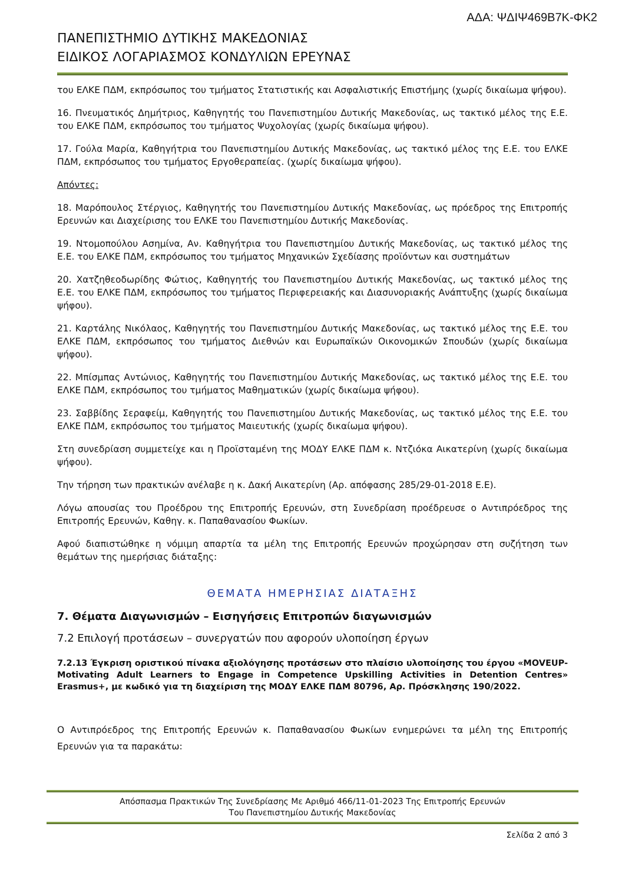ΑΔΑ: ΨΔΙΨ469Β7Κ-ΦΚ2
ΠΑΝΕΠΙΣΤΗΜΙΟ ΔΥΤΙΚΗΣ ΜΑΚΕΔΟΝΙΑΣ
ΕΙΔΙΚΟΣ ΛΟΓΑΡΙΑΣΜΟΣ ΚΟΝΔΥΛΙΩΝ ΕΡΕΥΝΑΣ
του ΕΛΚΕ ΠΔΜ, εκπρόσωπος του τμήματος Στατιστικής και Ασφαλιστικής Επιστήμης (χωρίς δικαίωμα ψήφου).
16. Πνευματικός Δημήτριος, Καθηγητής του Πανεπιστημίου Δυτικής Μακεδονίας, ως τακτικό μέλος της Ε.Ε. του ΕΛΚΕ ΠΔΜ, εκπρόσωπος του τμήματος Ψυχολογίας (χωρίς δικαίωμα ψήφου).
17. Γούλα Μαρία, Καθηγήτρια του Πανεπιστημίου Δυτικής Μακεδονίας, ως τακτικό μέλος της Ε.Ε. του ΕΛΚΕ ΠΔΜ, εκπρόσωπος του τμήματος Εργοθεραπείας. (χωρίς δικαίωμα ψήφου).
Απόντες:
18. Μαρόπουλος Στέργιος, Καθηγητής του Πανεπιστημίου Δυτικής Μακεδονίας, ως πρόεδρος της Επιτροπής Ερευνών και Διαχείρισης του ΕΛΚΕ του Πανεπιστημίου Δυτικής Μακεδονίας.
19. Ντομοπούλου Ασημίνα, Αν. Καθηγήτρια του Πανεπιστημίου Δυτικής Μακεδονίας, ως τακτικό μέλος της Ε.Ε. του ΕΛΚΕ ΠΔΜ, εκπρόσωπος του τμήματος Μηχανικών Σχεδίασης προϊόντων και συστημάτων
20. Χατζηθεοδωρίδης Φώτιος, Καθηγητής του Πανεπιστημίου Δυτικής Μακεδονίας, ως τακτικό μέλος της Ε.Ε. του ΕΛΚΕ ΠΔΜ, εκπρόσωπος του τμήματος Περιφερειακής και Διασυνοριακής Ανάπτυξης (χωρίς δικαίωμα ψήφου).
21. Καρτάλης Νικόλαος, Καθηγητής του Πανεπιστημίου Δυτικής Μακεδονίας, ως τακτικό μέλος της Ε.Ε. του ΕΛΚΕ ΠΔΜ, εκπρόσωπος του τμήματος Διεθνών και Ευρωπαϊκών Οικονομικών Σπουδών (χωρίς δικαίωμα ψήφου).
22. Μπίσμπας Αντώνιος, Καθηγητής του Πανεπιστημίου Δυτικής Μακεδονίας, ως τακτικό μέλος της Ε.Ε. του ΕΛΚΕ ΠΔΜ, εκπρόσωπος του τμήματος Μαθηματικών (χωρίς δικαίωμα ψήφου).
23. Σαββίδης Σεραφείμ, Καθηγητής του Πανεπιστημίου Δυτικής Μακεδονίας, ως τακτικό μέλος της Ε.Ε. του ΕΛΚΕ ΠΔΜ, εκπρόσωπος του τμήματος Μαιευτικής (χωρίς δικαίωμα ψήφου).
Στη συνεδρίαση συμμετείχε και η Προϊσταμένη της ΜΟΔΥ ΕΛΚΕ ΠΔΜ κ. Ντζιόκα Αικατερίνη (χωρίς δικαίωμα ψήφου).
Την τήρηση των πρακτικών ανέλαβε η κ. Δακή Αικατερίνη (Αρ. απόφασης 285/29-01-2018 Ε.Ε).
Λόγω απουσίας του Προέδρου της Επιτροπής Ερευνών, στη Συνεδρίαση προέδρευσε ο Αντιπρόεδρος της Επιτροπής Ερευνών, Καθηγ. κ. Παπαθανασίου Φωκίων.
Αφού διαπιστώθηκε η νόμιμη απαρτία τα μέλη της Επιτροπής Ερευνών προχώρησαν στη συζήτηση των θεμάτων της ημερήσιας διάταξης:
ΘΕΜΑΤΑ ΗΜΕΡΗΣΙΑΣ ΔΙΑΤΑΞΗΣ
7. Θέματα Διαγωνισμών – Εισηγήσεις Επιτροπών διαγωνισμών
7.2 Επιλογή προτάσεων – συνεργατών που αφορούν υλοποίηση έργων
7.2.13 Έγκριση οριστικού πίνακα αξιολόγησης προτάσεων στο πλαίσιο υλοποίησης του έργου «MOVEUP-Motivating Adult Learners to Engage in Competence Upskilling Activities in Detention Centres» Erasmus+, με κωδικό για τη διαχείριση της ΜΟΔΥ ΕΛΚΕ ΠΔΜ 80796, Αρ. Πρόσκλησης 190/2022.
Ο Αντιπρόεδρος της Επιτροπής Ερευνών κ. Παπαθανασίου Φωκίων ενημερώνει τα μέλη της Επιτροπής Ερευνών για τα παρακάτω:
Απόσπασμα Πρακτικών Της Συνεδρίασης Με Αριθμό 466/11-01-2023 Της Επιτροπής Ερευνών
Του Πανεπιστημίου Δυτικής Μακεδονίας
Σελίδα 2 από 3